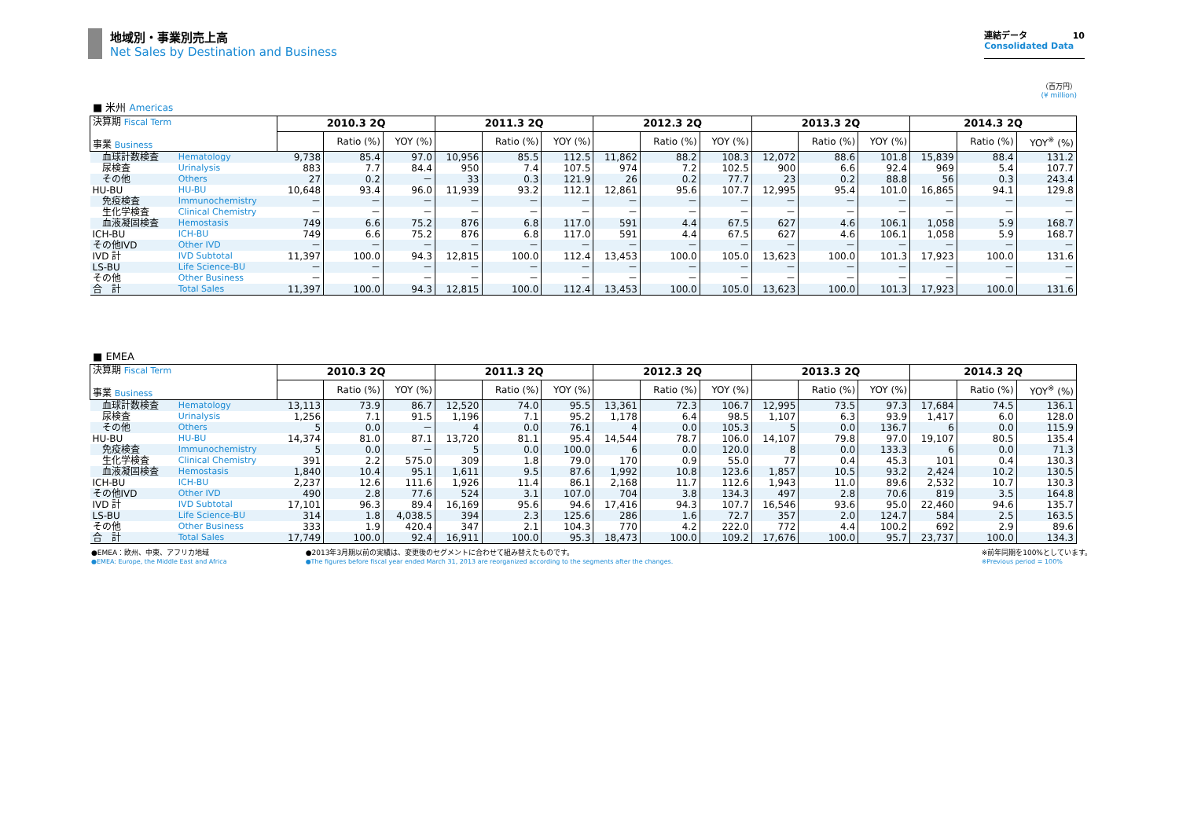地域別・事業別売上高
Net Sales by Destination and Business
連結データ 10
Consolidated Data
（百万円）
(¥ million)
■ 米州 Americas
| 決算期 Fiscal Term 事業 Business | | 2010.3 2Q | | | 2011.3 2Q | | | 2012.3 2Q | | | 2013.3 2Q | | | 2014.3 2Q | | |
| | | | Ratio (%) | YOY (%) | | Ratio (%) | YOY (%) | | Ratio (%) | YOY (%) | | Ratio (%) | YOY (%) | | Ratio (%) | YOY<sup>※</sup> (%) |
| 血球計数検査 | Hematology | 9,738 | 85.4 | 97.0 | 10,956 | 85.5 | 112.5 | 11,862 | 88.2 | 108.3 | 12,072 | 88.6 | 101.8 | 15,839 | 88.4 | 131.2 |
| 尿検査 | Urinalysis | 883 | 7.7 | 84.4 | 950 | 7.4 | 107.5 | 974 | 7.2 | 102.5 | 900 | 6.6 | 92.4 | 969 | 5.4 | 107.7 |
| その他 | Others | 27 | 0.2 | － | 33 | 0.3 | 121.9 | 26 | 0.2 | 77.7 | 23 | 0.2 | 88.8 | 56 | 0.3 | 243.4 |
| HU-BU | HU-BU | 10,648 | 93.4 | 96.0 | 11,939 | 93.2 | 112.1 | 12,861 | 95.6 | 107.7 | 12,995 | 95.4 | 101.0 | 16,865 | 94.1 | 129.8 |
| 免疫検査 | Immunochemistry | － | － | － | － | － | － | － | － | － | － | － | － | － | － | － |
| 生化学検査 | Clinical Chemistry | － | － | － | － | － | － | － | － | － | － | － | － | － | － | － |
| 血液凝固検査 | Hemostasis | 749 | 6.6 | 75.2 | 876 | 6.8 | 117.0 | 591 | 4.4 | 67.5 | 627 | 4.6 | 106.1 | 1,058 | 5.9 | 168.7 |
| ICH-BU | ICH-BU | 749 | 6.6 | 75.2 | 876 | 6.8 | 117.0 | 591 | 4.4 | 67.5 | 627 | 4.6 | 106.1 | 1,058 | 5.9 | 168.7 |
| その他IVD | Other IVD | － | － | － | － | － | － | － | － | － | － | － | － | － | － | － |
| IVD 計 | IVD Subtotal | 11,397 | 100.0 | 94.3 | 12,815 | 100.0 | 112.4 | 13,453 | 100.0 | 105.0 | 13,623 | 100.0 | 101.3 | 17,923 | 100.0 | 131.6 |
| LS-BU | Life Science-BU | － | － | － | － | － | － | － | － | － | － | － | － | － | － | － |
| その他 | Other Business | － | － | － | － | － | － | － | － | － | － | － | － | － | － | － |
| 合 計 | Total Sales | 11,397 | 100.0 | 94.3 | 12,815 | 100.0 | 112.4 | 13,453 | 100.0 | 105.0 | 13,623 | 100.0 | 101.3 | 17,923 | 100.0 | 131.6 |
■ EMEA
| 決算期 Fiscal Term 事業 Business | | 2010.3 2Q | | | 2011.3 2Q | | | 2012.3 2Q | | | 2013.3 2Q | | | 2014.3 2Q | | |
| | | | Ratio (%) | YOY (%) | | Ratio (%) | YOY (%) | | Ratio (%) | YOY (%) | | Ratio (%) | YOY (%) | | Ratio (%) | YOY<sup>※</sup> (%) |
| 血球計数検査 | Hematology | 13,113 | 73.9 | 86.7 | 12,520 | 74.0 | 95.5 | 13,361 | 72.3 | 106.7 | 12,995 | 73.5 | 97.3 | 17,684 | 74.5 | 136.1 |
| 尿検査 | Urinalysis | 1,256 | 7.1 | 91.5 | 1,196 | 7.1 | 95.2 | 1,178 | 6.4 | 98.5 | 1,107 | 6.3 | 93.9 | 1,417 | 6.0 | 128.0 |
| その他 | Others | 5 | 0.0 | － | 4 | 0.0 | 76.1 | 4 | 0.0 | 105.3 | 5 | 0.0 | 136.7 | 6 | 0.0 | 115.9 |
| HU-BU | HU-BU | 14,374 | 81.0 | 87.1 | 13,720 | 81.1 | 95.4 | 14,544 | 78.7 | 106.0 | 14,107 | 79.8 | 97.0 | 19,107 | 80.5 | 135.4 |
| 免疫検査 | Immunochemistry | 5 | 0.0 | － | 5 | 0.0 | 100.0 | 6 | 0.0 | 120.0 | 8 | 0.0 | 133.3 | 6 | 0.0 | 71.3 |
| 生化学検査 | Clinical Chemistry | 391 | 2.2 | 575.0 | 309 | 1.8 | 79.0 | 170 | 0.9 | 55.0 | 77 | 0.4 | 45.3 | 101 | 0.4 | 130.3 |
| 血液凝固検査 | Hemostasis | 1,840 | 10.4 | 95.1 | 1,611 | 9.5 | 87.6 | 1,992 | 10.8 | 123.6 | 1,857 | 10.5 | 93.2 | 2,424 | 10.2 | 130.5 |
| ICH-BU | ICH-BU | 2,237 | 12.6 | 111.6 | 1,926 | 11.4 | 86.1 | 2,168 | 11.7 | 112.6 | 1,943 | 11.0 | 89.6 | 2,532 | 10.7 | 130.3 |
| その他IVD | Other IVD | 490 | 2.8 | 77.6 | 524 | 3.1 | 107.0 | 704 | 3.8 | 134.3 | 497 | 2.8 | 70.6 | 819 | 3.5 | 164.8 |
| IVD 計 | IVD Subtotal | 17,101 | 96.3 | 89.4 | 16,169 | 95.6 | 94.6 | 17,416 | 94.3 | 107.7 | 16,546 | 93.6 | 95.0 | 22,460 | 94.6 | 135.7 |
| LS-BU | Life Science-BU | 314 | 1.8 | 4,038.5 | 394 | 2.3 | 125.6 | 286 | 1.6 | 72.7 | 357 | 2.0 | 124.7 | 584 | 2.5 | 163.5 |
| その他 | Other Business | 333 | 1.9 | 420.4 | 347 | 2.1 | 104.3 | 770 | 4.2 | 222.0 | 772 | 4.4 | 100.2 | 692 | 2.9 | 89.6 |
| 合 計 | Total Sales | 17,749 | 100.0 | 92.4 | 16,911 | 100.0 | 95.3 | 18,473 | 100.0 | 109.2 | 17,676 | 100.0 | 95.7 | 23,737 | 100.0 | 134.3 |
●EMEA：欧州、中東、アフリカ地域
●EMEA: Europe, the Middle East and Africa
●2013年3月期以前の実績は、変更後のセグメントに合わせて組み替えたものです。
●The figures before fiscal year ended March 31, 2013 are reorganized according to the segments after the changes.
※前年同期を100%としています。
※Previous period = 100%